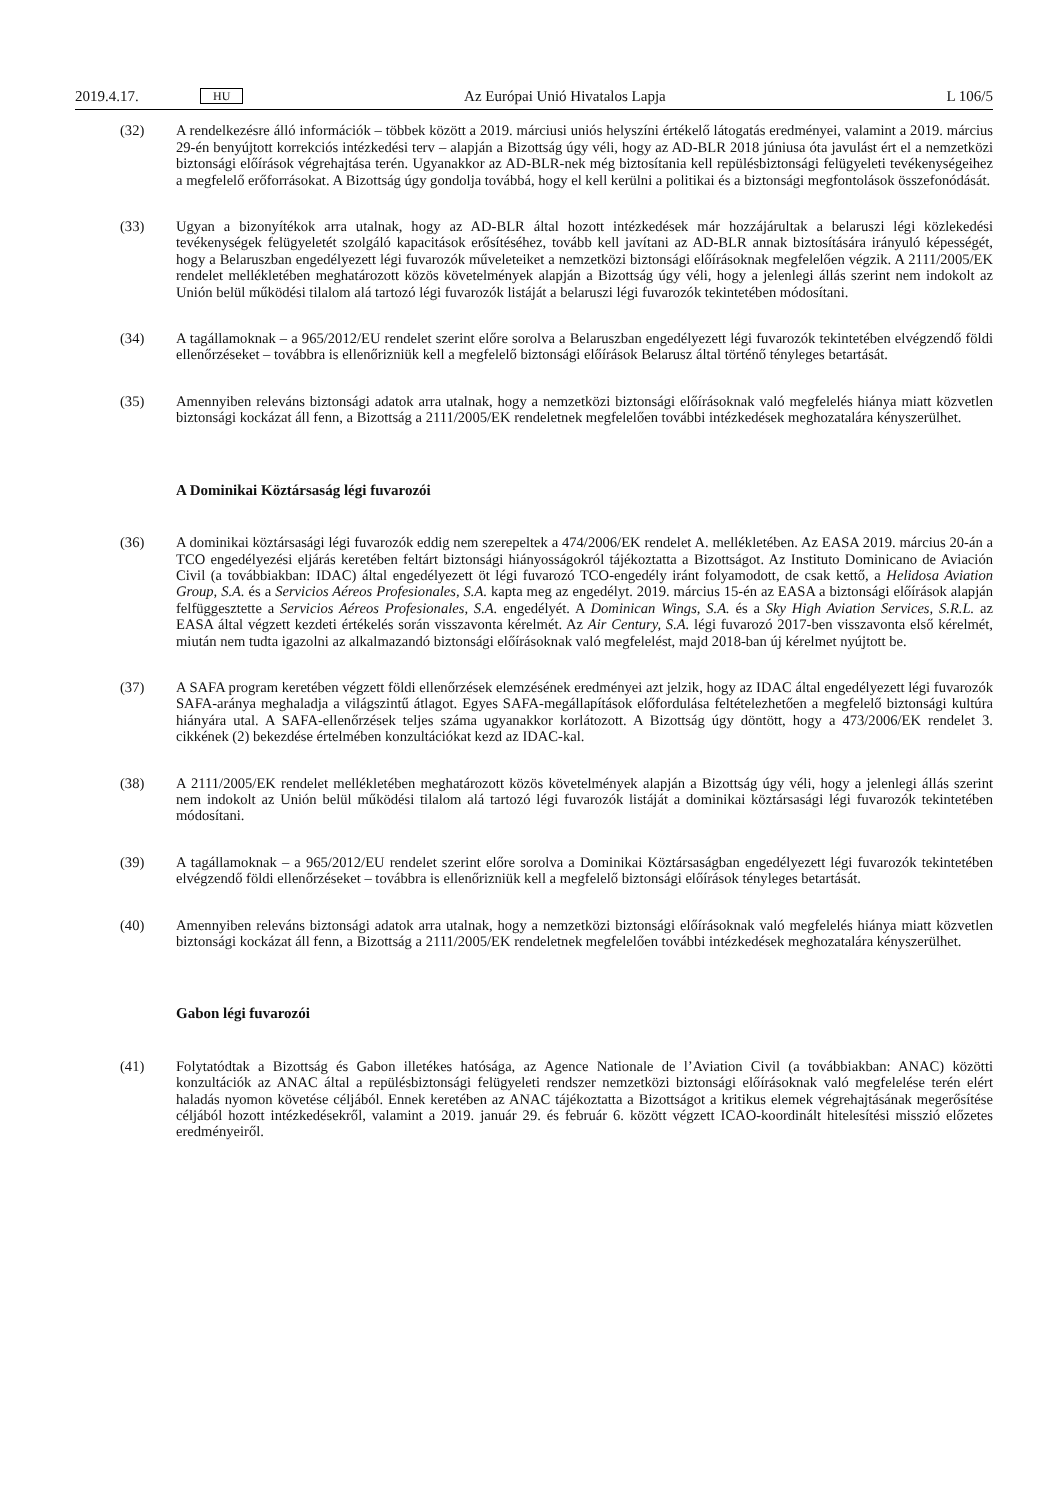2019.4.17. HU Az Európai Unió Hivatalos Lapja L 106/5
(32) A rendelkezésre álló információk – többek között a 2019. márciusi uniós helyszíni értékelő látogatás eredményei, valamint a 2019. március 29-én benyújtott korrekciós intézkedési terv – alapján a Bizottság úgy véli, hogy az AD-BLR 2018 júniusa óta javulást ért el a nemzetközi biztonsági előírások végrehajtása terén. Ugyanakkor az AD-BLR-nek még biztosítania kell repülésbiztonsági felügyeleti tevékenységeihez a megfelelő erőforrásokat. A Bizottság úgy gondolja továbbá, hogy el kell kerülni a politikai és a biztonsági megfontolások összefonódását.
(33) Ugyan a bizonyítékok arra utalnak, hogy az AD-BLR által hozott intézkedések már hozzájárultak a belaruszi légi közlekedési tevékenységek felügyeletét szolgáló kapacitások erősítéséhez, tovább kell javítani az AD-BLR annak biztosítására irányuló képességét, hogy a Belaruszban engedélyezett légi fuvarozók műveleteiket a nemzetközi biztonsági előírásoknak megfelelően végzik. A 2111/2005/EK rendelet mellékletében meghatározott közös követelmények alapján a Bizottság úgy véli, hogy a jelenlegi állás szerint nem indokolt az Unión belül működési tilalom alá tartozó légi fuvarozók listáját a belaruszi légi fuvarozók tekintetében módosítani.
(34) A tagállamoknak – a 965/2012/EU rendelet szerint előre sorolva a Belaruszban engedélyezett légi fuvarozók tekintetében elvégzendő földi ellenőrzéseket – továbbra is ellenőrizniük kell a megfelelő biztonsági előírások Belarusz által történő tényleges betartását.
(35) Amennyiben releváns biztonsági adatok arra utalnak, hogy a nemzetközi biztonsági előírásoknak való megfelelés hiánya miatt közvetlen biztonsági kockázat áll fenn, a Bizottság a 2111/2005/EK rendeletnek megfelelően további intézkedések meghozatalára kényszerülhet.
A Dominikai Köztársaság légi fuvarozói
(36) A dominikai köztársasági légi fuvarozók eddig nem szerepeltek a 474/2006/EK rendelet A. mellékletében. Az EASA 2019. március 20-án a TCO engedélyezési eljárás keretében feltárt biztonsági hiányosságokról tájékoztatta a Bizottságot. Az Instituto Dominicano de Aviación Civil (a továbbiakban: IDAC) által engedélyezett öt légi fuvarozó TCO-engedély iránt folyamodott, de csak kettő, a Helidosa Aviation Group, S.A. és a Servicios Aéreos Profesionales, S.A. kapta meg az engedélyt. 2019. március 15-én az EASA a biztonsági előírások alapján felfüg­gesztette a Servicios Aéreos Profesionales, S.A. engedélyét. A Dominican Wings, S.A. és a Sky High Aviation Services, S.R.L. az EASA által végzett kezdeti értékelés során visszavonta kérelmét. Az Air Century, S.A. légi fuvarozó 2017-ben visszavonta első kérelmét, miután nem tudta igazolni az alkalmazandó biztonsági előírásoknak való megfelelést, majd 2018-ban új kérelmet nyújtott be.
(37) A SAFA program keretében végzett földi ellenőrzések elemzésének eredményei azt jelzik, hogy az IDAC által engedélyezett légi fuvarozók SAFA-aránya meghaladja a világszintű átlagot. Egyes SAFA-megállapítások előfordulása feltételezhetően a megfelelő biztonsági kultúra hiányára utal. A SAFA-ellenőrzések teljes száma ugyanakkor korlátozott. A Bizottság úgy döntött, hogy a 473/2006/EK rendelet 3. cikkének (2) bekezdése értelmében konzultációkat kezd az IDAC-kal.
(38) A 2111/2005/EK rendelet mellékletében meghatározott közös követelmények alapján a Bizottság úgy véli, hogy a jelenlegi állás szerint nem indokolt az Unión belül működési tilalom alá tartozó légi fuvarozók listáját a dominikai köztársasági légi fuvarozók tekintetében módosítani.
(39) A tagállamoknak – a 965/2012/EU rendelet szerint előre sorolva a Dominikai Köztársaságban engedélyezett légi fuvarozók tekintetében elvégzendő földi ellenőrzéseket – továbbra is ellenőrizniük kell a megfelelő biztonsági előírások tényleges betartását.
(40) Amennyiben releváns biztonsági adatok arra utalnak, hogy a nemzetközi biztonsági előírásoknak való megfelelés hiánya miatt közvetlen biztonsági kockázat áll fenn, a Bizottság a 2111/2005/EK rendeletnek megfelelően további intézkedések meghozatalára kényszerülhet.
Gabon légi fuvarozói
(41) Folytatódtak a Bizottság és Gabon illetékes hatósága, az Agence Nationale de l’Aviation Civil (a továbbiakban: ANAC) közötti konzultációk az ANAC által a repülésbiztonsági felügyeleti rendszer nemzetközi biztonsági előírásoknak való megfelelése terén elért haladás nyomon követése céljából. Ennek keretében az ANAC tájékoztatta a Bizottságot a kritikus elemek végrehajtásának megerősítése céljából hozott intézkedésekről, valamint a 2019. január 29. és február 6. között végzett ICAO-koordinált hitelesítési misszió előzetes eredmé­nyeiről.